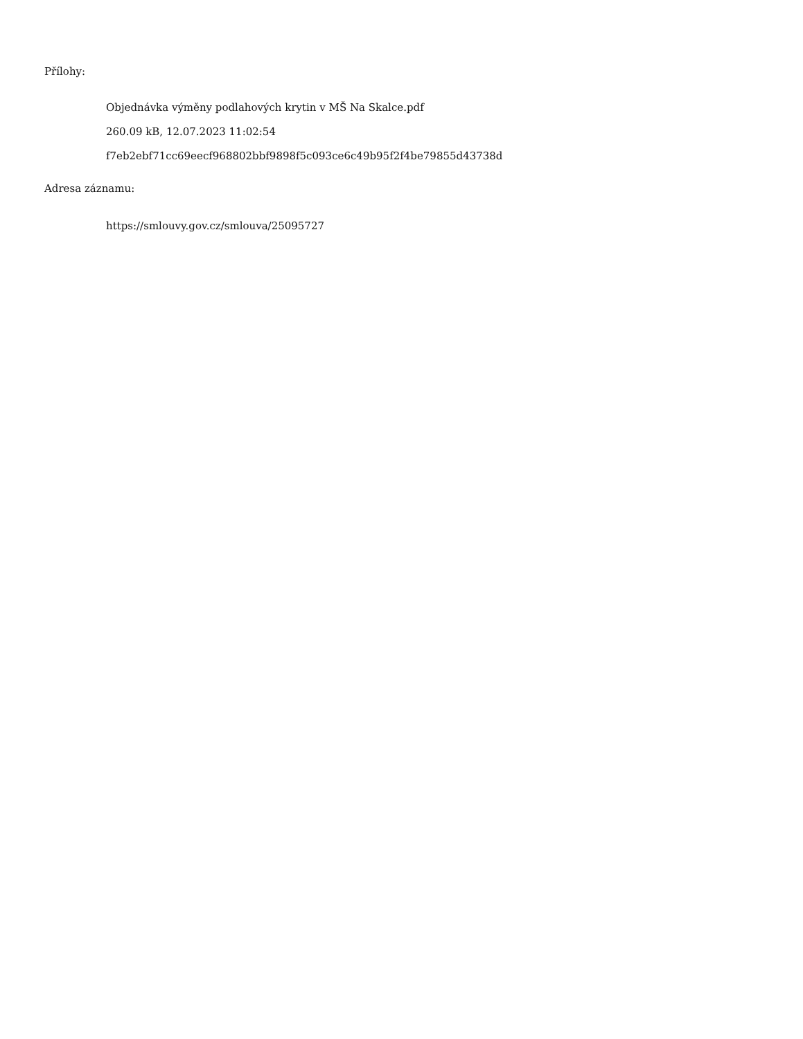Přílohy:
Objednávka výměny podlahových krytin v MŠ Na Skalce.pdf
260.09 kB, 12.07.2023 11:02:54
f7eb2ebf71cc69eecf968802bbf9898f5c093ce6c49b95f2f4be79855d43738d
Adresa záznamu:
https://smlouvy.gov.cz/smlouva/25095727